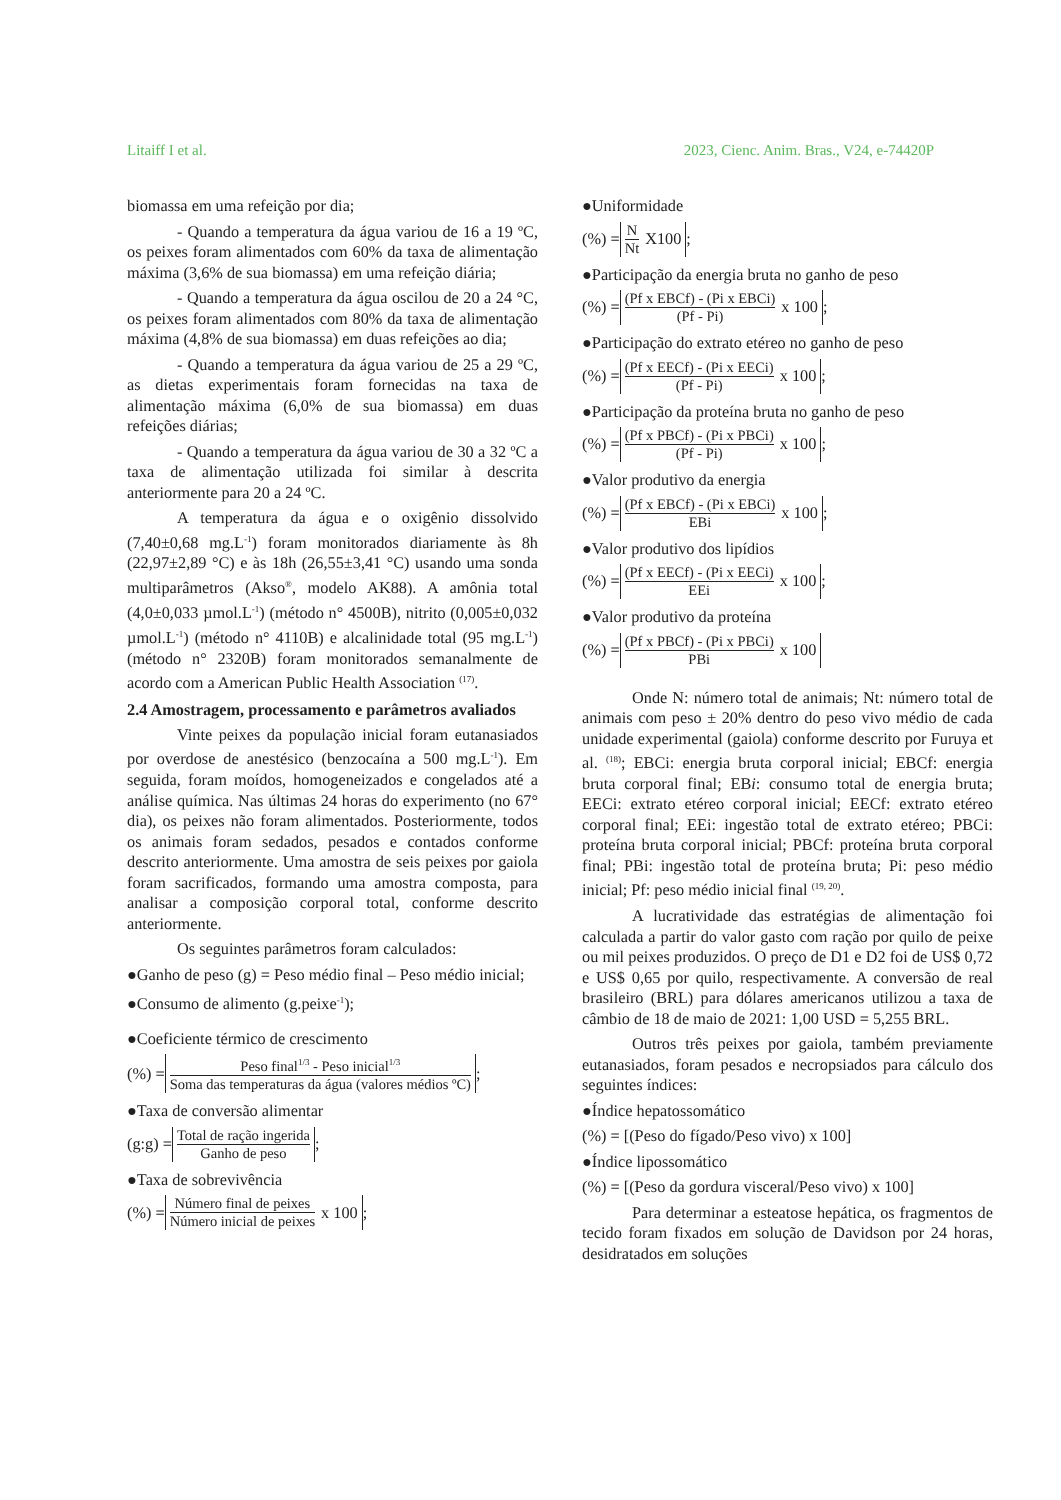Litaiff I et al. 2023, Cienc. Anim. Bras., V24, e-74420P
biomassa em uma refeição por dia;
- Quando a temperatura da água variou de 16 a 19 ºC, os peixes foram alimentados com 60% da taxa de alimentação máxima (3,6% de sua biomassa) em uma refeição diária;
- Quando a temperatura da água oscilou de 20 a 24 °C, os peixes foram alimentados com 80% da taxa de alimentação máxima (4,8% de sua biomassa) em duas refeições ao dia;
- Quando a temperatura da água variou de 25 a 29 ºC, as dietas experimentais foram fornecidas na taxa de alimentação máxima (6,0% de sua biomassa) em duas refeições diárias;
- Quando a temperatura da água variou de 30 a 32 ºC a taxa de alimentação utilizada foi similar à descrita anteriormente para 20 a 24 ºC.
A temperatura da água e o oxigênio dissolvido (7,40±0,68 mg.L<sup>-1</sup>) foram monitorados diariamente às 8h (22,97±2,89 °C) e às 18h (26,55±3,41 °C) usando uma sonda multiparâmetros (Akso<sup>®</sup>, modelo AK88). A amônia total (4,0±0,033 µmol.L<sup>-1</sup>) (método n° 4500B), nitrito (0,005±0,032 µmol.L<sup>-1</sup>) (método n° 4110B) e alcalinidade total (95 mg.L<sup>-1</sup>) (método n° 2320B) foram monitorados semanalmente de acordo com a American Public Health Association <sup>(17)</sup>.
2.4 Amostragem, processamento e parâmetros avaliados
Vinte peixes da população inicial foram eutanasiados por overdose de anestésico (benzocaína a 500 mg.L<sup>-1</sup>). Em seguida, foram moídos, homogeneizados e congelados até a análise química. Nas últimas 24 horas do experimento (no 67° dia), os peixes não foram alimentados. Posteriormente, todos os animais foram sedados, pesados e contados conforme descrito anteriormente. Uma amostra de seis peixes por gaiola foram sacrificados, formando uma amostra composta, para analisar a composição corporal total, conforme descrito anteriormente.
Os seguintes parâmetros foram calculados:
●Ganho de peso (g) = Peso médio final – Peso médio inicial;
●Consumo de alimento (g.peixe<sup>-1</sup>);
●Coeficiente térmico de crescimento
(%) = Peso final<sup>1/3</sup> - Peso inicial<sup>1/3</sup> Soma das temperaturas da água (valores médios ºC);
●Taxa de conversão alimentar
(g:g) = Total de ração ingerida Ganho de peso;
●Taxa de sobrevivência
(%) = Número final de peixes Número inicial de peixes x 100;
●Uniformidade
(%) = N Nt X100;
●Participação da energia bruta no ganho de peso
(%) = (Pf x EBCf) - (Pi x EBCi) (Pf - Pi) x 100;
●Participação do extrato etéreo no ganho de peso
(%) = (Pf x EECf) - (Pi x EECi) (Pf - Pi) x 100;
●Participação da proteína bruta no ganho de peso
(%) = (Pf x PBCf) - (Pi x PBCi) (Pf - Pi) x 100;
●Valor produtivo da energia
(%) = (Pf x EBCf) - (Pi x EBCi) EBi x 100;
●Valor produtivo dos lipídios
(%) = (Pf x EECf) - (Pi x EECi) EEi x 100;
●Valor produtivo da proteína
(%) = (Pf x PBCf) - (Pi x PBCi) PBi x 100
Onde N: número total de animais; Nt: número total de animais com peso ± 20% dentro do peso vivo médio de cada unidade experimental (gaiola) conforme descrito por Furuya et al. <sup>(18)</sup>; EBCi: energia bruta corporal inicial; EBCf: energia bruta corporal final; EBi: consumo total de energia bruta; EECi: extrato etéreo corporal inicial; EECf: extrato etéreo corporal final; EEi: ingestão total de extrato etéreo; PBCi: proteína bruta corporal inicial; PBCf: proteína bruta corporal final; PBi: ingestão total de proteína bruta; Pi: peso médio inicial; Pf: peso médio inicial final <sup>(19, 20)</sup>.
A lucratividade das estratégias de alimentação foi calculada a partir do valor gasto com ração por quilo de peixe ou mil peixes produzidos. O preço de D1 e D2 foi de US$ 0,72 e US$ 0,65 por quilo, respectivamente. A conversão de real brasileiro (BRL) para dólares americanos utilizou a taxa de câmbio de 18 de maio de 2021: 1,00 USD = 5,255 BRL.
Outros três peixes por gaiola, também previamente eutanasiados, foram pesados e necropsiados para cálculo dos seguintes índices:
●Índice hepatossomático
(%) = [(Peso do fígado/Peso vivo) x 100]
●Índice lipossomático
(%) = [(Peso da gordura visceral/Peso vivo) x 100]
Para determinar a esteatose hepática, os fragmentos de tecido foram fixados em solução de Davidson por 24 horas, desidratados em soluções